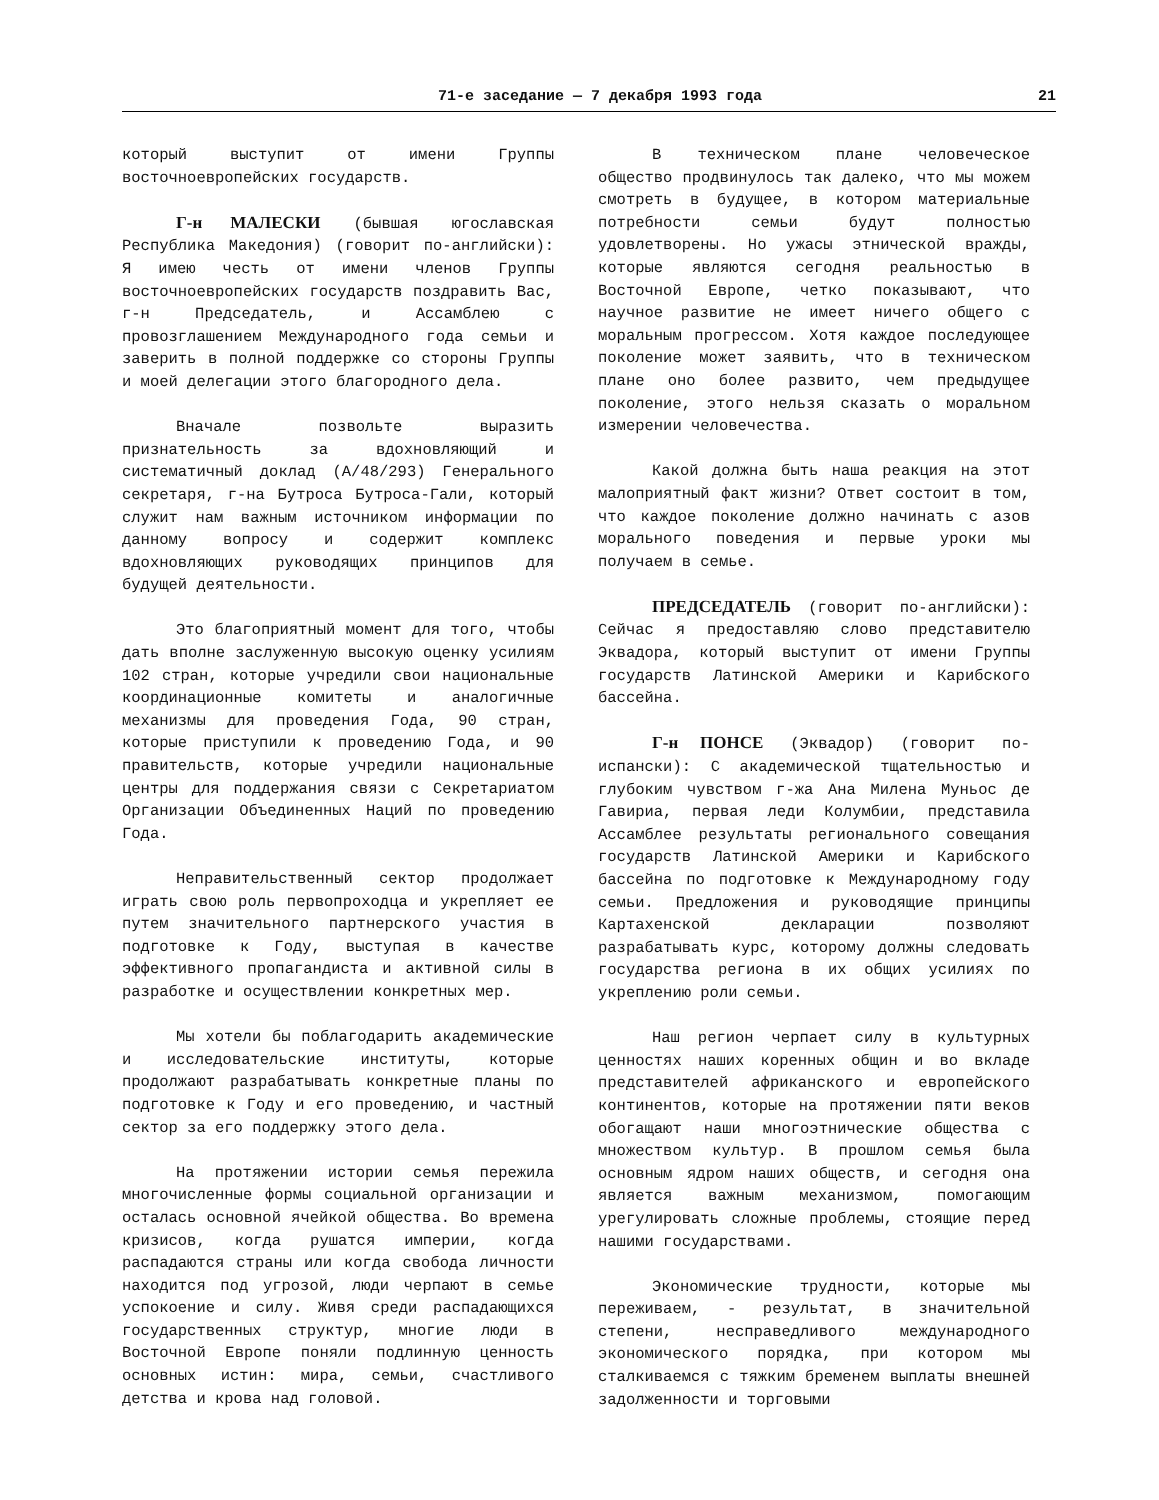71-е заседание — 7 декабря 1993 года 21
который выступит от имени Группы восточноевропейских государств.
Г-н МАЛЕСКИ (бывшая югославская Республика Македония) (говорит по-английски): Я имею честь от имени членов Группы восточноевропейских государств поздравить Вас, г-н Председатель, и Ассамблею с провозглашением Международного года семьи и заверить в полной поддержке со стороны Группы и моей делегации этого благородного дела.
Вначале позвольте выразить признательность за вдохновляющий и систематичный доклад (A/48/293) Генерального секретаря, г-на Бутроса Бутроса-Гали, который служит нам важным источником информации по данному вопросу и содержит комплекс вдохновляющих руководящих принципов для будущей деятельности.
Это благоприятный момент для того, чтобы дать вполне заслуженную высокую оценку усилиям 102 стран, которые учредили свои национальные координационные комитеты и аналогичные механизмы для проведения Года, 90 стран, которые приступили к проведению Года, и 90 правительств, которые учредили национальные центры для поддержания связи с Секретариатом Организации Объединенных Наций по проведению Года.
Неправительственный сектор продолжает играть свою роль первопроходца и укрепляет ее путем значительного партнерского участия в подготовке к Году, выступая в качестве эффективного пропагандиста и активной силы в разработке и осуществлении конкретных мер.
Мы хотели бы поблагодарить академические и исследовательские институты, которые продолжают разрабатывать конкретные планы по подготовке к Году и его проведению, и частный сектор за его поддержку этого дела.
На протяжении истории семья пережила многочисленные формы социальной организации и осталась основной ячейкой общества. Во времена кризисов, когда рушатся империи, когда распадаются страны или когда свобода личности находится под угрозой, люди черпают в семье успокоение и силу. Живя среди распадающихся государственных структур, многие люди в Восточной Европе поняли подлинную ценность основных истин: мира, семьи, счастливого детства и крова над головой.
В техническом плане человеческое общество продвинулось так далеко, что мы можем смотреть в будущее, в котором материальные потребности семьи будут полностью удовлетворены. Но ужасы этнической вражды, которые являются сегодня реальностью в Восточной Европе, четко показывают, что научное развитие не имеет ничего общего с моральным прогрессом. Хотя каждое последующее поколение может заявить, что в техническом плане оно более развито, чем предыдущее поколение, этого нельзя сказать о моральном измерении человечества.
Какой должна быть наша реакция на этот малоприятный факт жизни? Ответ состоит в том, что каждое поколение должно начинать с азов морального поведения и первые уроки мы получаем в семье.
ПРЕДСЕДАТЕЛЬ (говорит по-английски): Сейчас я предоставляю слово представителю Эквадора, который выступит от имени Группы государств Латинской Америки и Карибского бассейна.
Г-н ПОНСЕ (Эквадор) (говорит по-испански): С академической тщательностью и глубоким чувством г-жа Ана Милена Муньос де Гавириа, первая леди Колумбии, представила Ассамблее результаты регионального совещания государств Латинской Америки и Карибского бассейна по подготовке к Международному году семьи. Предложения и руководящие принципы Картахенской декларации позволяют разрабатывать курс, которому должны следовать государства региона в их общих усилиях по укреплению роли семьи.
Наш регион черпает силу в культурных ценностях наших коренных общин и во вкладе представителей африканского и европейского континентов, которые на протяжении пяти веков обогащают наши многоэтнические общества с множеством культур. В прошлом семья была основным ядром наших обществ, и сегодня она является важным механизмом, помогающим урегулировать сложные проблемы, стоящие перед нашими государствами.
Экономические трудности, которые мы переживаем, - результат, в значительной степени, несправедливого международного экономического порядка, при котором мы сталкиваемся с тяжким бременем выплаты внешней задолженности и торговыми